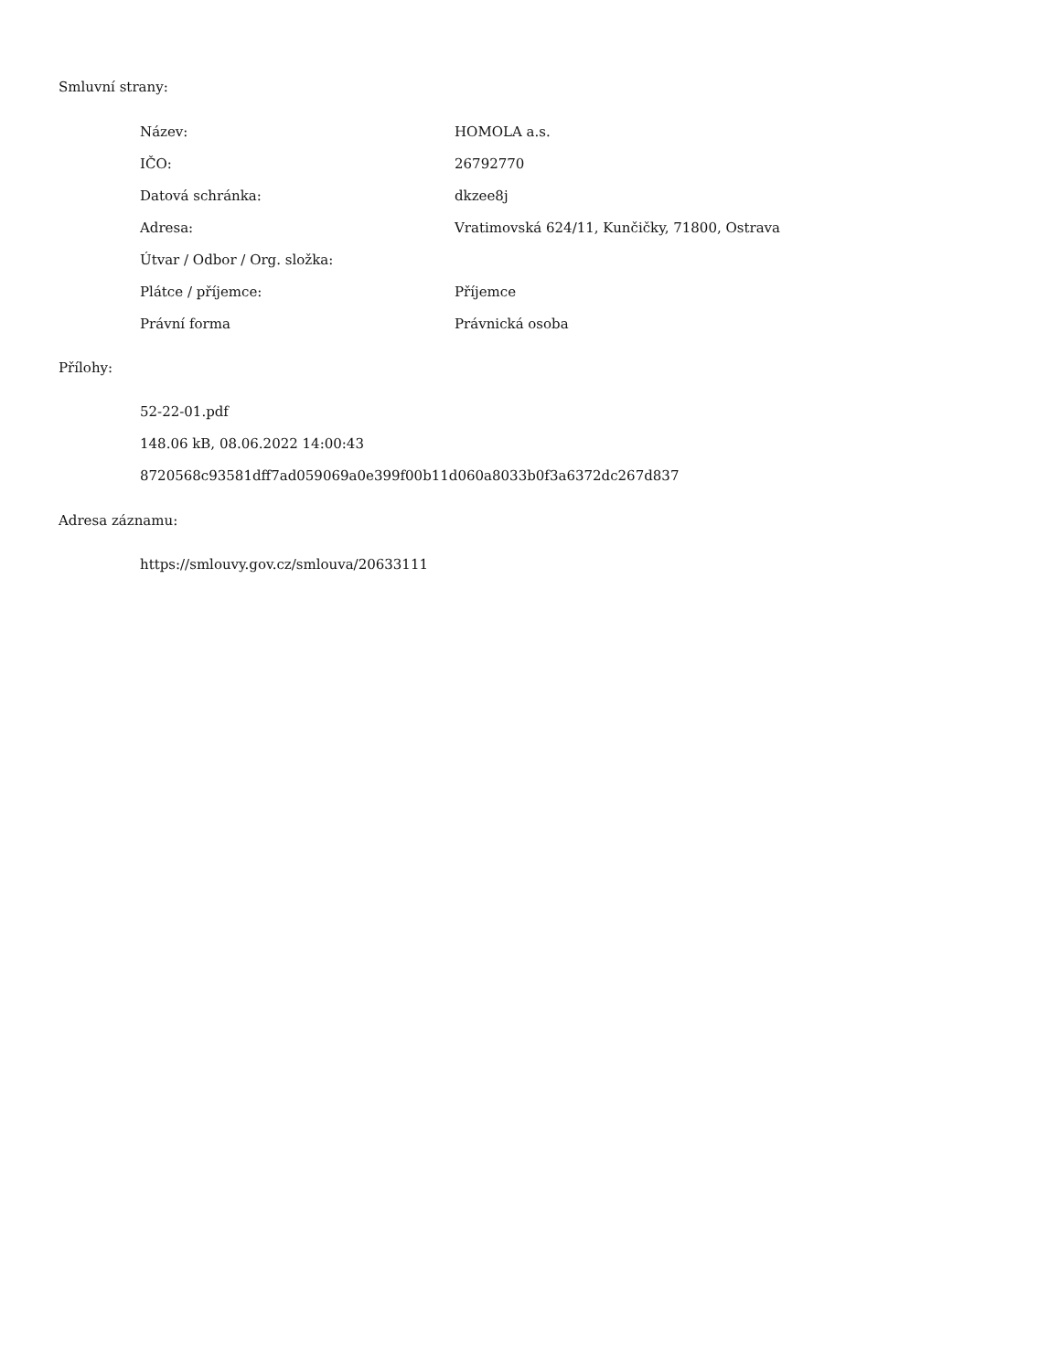Smluvní strany:
| Název: | HOMOLA a.s. |
| IČO: | 26792770 |
| Datová schránka: | dkzee8j |
| Adresa: | Vratimovská 624/11, Kunčičky, 71800, Ostrava |
| Útvar / Odbor / Org. složka: | |
| Plátce / příjemce: | Příjemce |
| Právní forma | Právnická osoba |
Přílohy:
52-22-01.pdf
148.06 kB, 08.06.2022 14:00:43
8720568c93581dff7ad059069a0e399f00b11d060a8033b0f3a6372dc267d837
Adresa záznamu:
https://smlouvy.gov.cz/smlouva/20633111